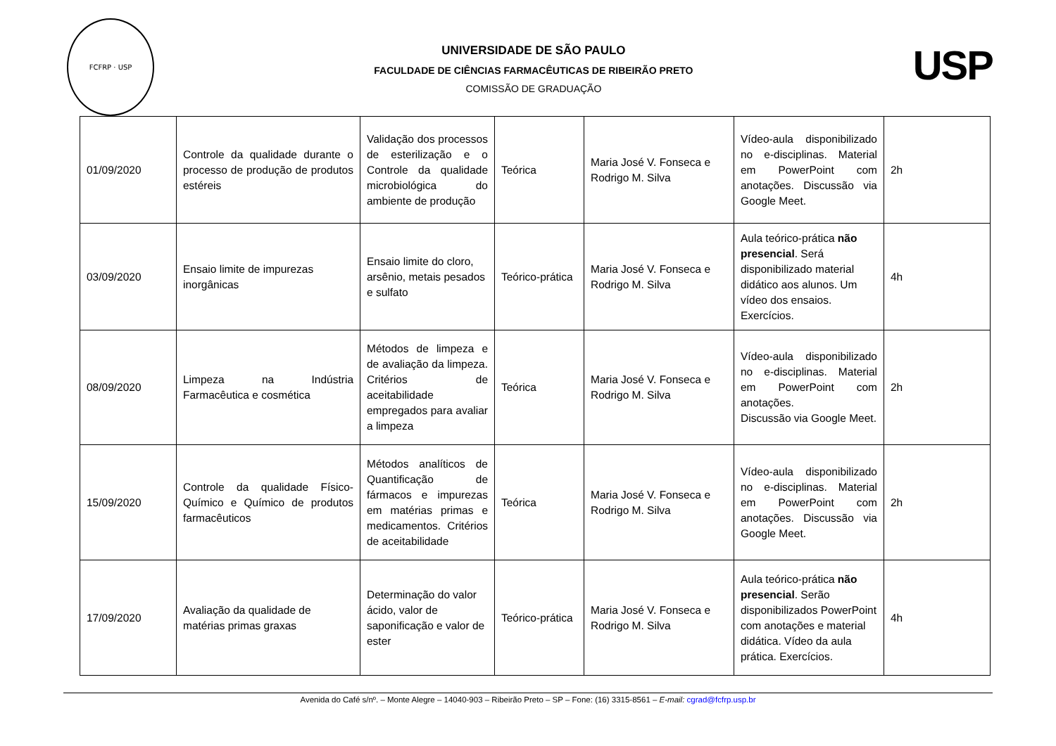FCFRP · USP
UNIVERSIDADE DE SÃO PAULO
FACULDADE DE CIÊNCIAS FARMACÊUTICAS DE RIBEIRÃO PRETO
COMISSÃO DE GRADUAÇÃO
USP
| 01/09/2020 | Controle da qualidade durante o processo de produção de produtos estéreis | Validação dos processos de esterilização e o Controle da qualidade microbiológica do ambiente de produção | Teórica | Maria José V. Fonseca e Rodrigo M. Silva | Vídeo-aula disponibilizado no e-disciplinas. Material em PowerPoint com anotações. Discussão via Google Meet. | 2h |
| 03/09/2020 | Ensaio limite de impurezas inorgânicas | Ensaio limite do cloro, arsênio, metais pesados e sulfato | Teórico-prática | Maria José V. Fonseca e Rodrigo M. Silva | Aula teórico-prática não presencial . Será disponibilizado material didático aos alunos. Um vídeo dos ensaios. Exercícios. | 4h |
| 08/09/2020 | Limpeza na Indústria Farmacêutica e cosmética | Métodos de limpeza e de avaliação da limpeza. Critérios de aceitabilidade empregados para avaliar a limpeza | Teórica | Maria José V. Fonseca e Rodrigo M. Silva | Vídeo-aula disponibilizado no e-disciplinas. Material em PowerPoint com anotações. Discussão via Google Meet. | 2h |
| 15/09/2020 | Controle da qualidade Físico-Químico e Químico de produtos farmacêuticos | Métodos analíticos de Quantificação de fármacos e impurezas em matérias primas e medicamentos. Critérios de aceitabilidade | Teórica | Maria José V. Fonseca e Rodrigo M. Silva | Vídeo-aula disponibilizado no e-disciplinas. Material em PowerPoint com anotações. Discussão via Google Meet. | 2h |
| 17/09/2020 | Avaliação da qualidade de matérias primas graxas | Determinação do valor ácido, valor de saponificação e valor de ester | Teórico-prática | Maria José V. Fonseca e Rodrigo M. Silva | Aula teórico-prática não presencial . Serão disponibilizados PowerPoint com anotações e material didática. Vídeo da aula prática. Exercícios. | 4h |
Avenida do Café s/nº. – Monte Alegre – 14040-903 – Ribeirão Preto – SP – Fone: (16) 3315-8561 – E-mail: cgrad@fcfrp.usp.br